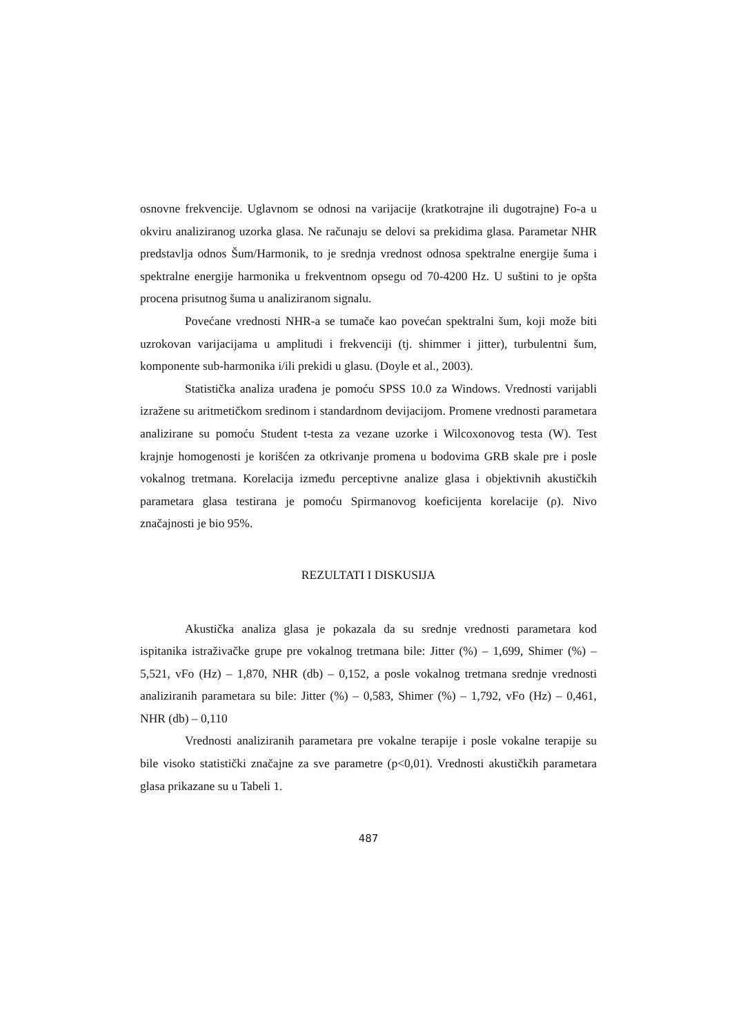osnovne frekvencije. Uglavnom se odnosi na varijacije (kratkotrajne ili dugotrajne) Fo-a u okviru analiziranog uzorka glasa. Ne računaju se delovi sa prekidima glasa. Parametar NHR predstavlja odnos Šum/Harmonik, to je srednja vrednost odnosa spektralne energije šuma i spektralne energije harmonika u frekventnom opsegu od 70-4200 Hz. U suštini to je opšta procena prisutnog šuma u analiziranom signalu.
Povećane vrednosti NHR-a se tumače kao povećan spektralni šum, koji može biti uzrokovan varijacijama u amplitudi i frekvenciji (tj. shimmer i jitter), turbulentni šum, komponente sub-harmonika i/ili prekidi u glasu. (Doyle et al., 2003).
Statistička analiza urađena je pomoću SPSS 10.0 za Windows. Vrednosti varijabli izražene su aritmetičkom sredinom i standardnom devijacijom. Promene vrednosti parametara analizirane su pomoću Student t-testa za vezane uzorke i Wilcoxonovog testa (W). Test krajnje homogenosti je korišćen za otkrivanje promena u bodovima GRB skale pre i posle vokalnog tretmana. Korelacija između perceptivne analize glasa i objektivnih akustičkih parametara glasa testirana je pomoću Spirmanovog koeficijenta korelacije (ρ). Nivo značajnosti je bio 95%.
REZULTATI I DISKUSIJA
Akustička analiza glasa je pokazala da su srednje vrednosti parametara kod ispitanika istraživačke grupe pre vokalnog tretmana bile: Jitter (%) – 1,699, Shimer (%) – 5,521, vFo (Hz) – 1,870, NHR (db) – 0,152, a posle vokalnog tretmana srednje vrednosti analiziranih parametara su bile: Jitter (%) – 0,583, Shimer (%) – 1,792, vFo (Hz) – 0,461, NHR (db) – 0,110
Vrednosti analiziranih parametara pre vokalne terapije i posle vokalne terapije su bile visoko statistički značajne za sve parametre (p<0,01). Vrednosti akustičkih parametara glasa prikazane su u Tabeli 1.
487